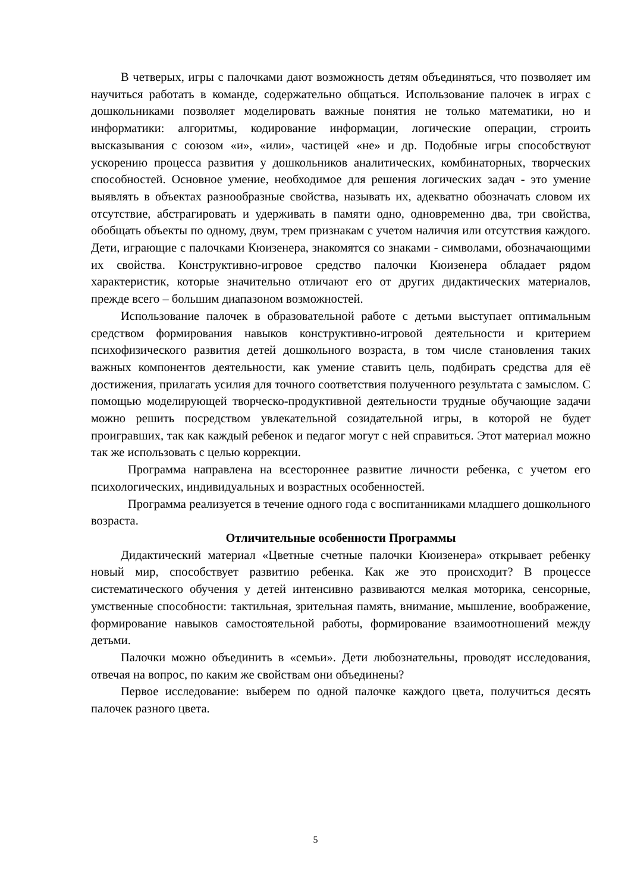В четверых, игры с палочками дают возможность детям объединяться, что позволяет им научиться работать в команде, содержательно общаться. Использование палочек в играх с дошкольниками позволяет моделировать важные понятия не только математики, но и информатики: алгоритмы, кодирование информации, логические операции, строить высказывания с союзом «и», «или», частицей «не» и др. Подобные игры способствуют ускорению процесса развития у дошкольников аналитических, комбинаторных, творческих способностей. Основное умение, необходимое для решения логических задач - это умение выявлять в объектах разнообразные свойства, называть их, адекватно обозначать словом их отсутствие, абстрагировать и удерживать в памяти одно, одновременно два, три свойства, обобщать объекты по одному, двум, трем признакам с учетом наличия или отсутствия каждого. Дети, играющие с палочками Кюизенера, знакомятся со знаками - символами, обозначающими их свойства. Конструктивно-игровое средство палочки Кюизенера обладает рядом характеристик, которые значительно отличают его от других дидактических материалов, прежде всего – большим диапазоном возможностей.
Использование палочек в образовательной работе с детьми выступает оптимальным средством формирования навыков конструктивно-игровой деятельности и критерием психофизического развития детей дошкольного возраста, в том числе становления таких важных компонентов деятельности, как умение ставить цель, подбирать средства для её достижения, прилагать усилия для точного соответствия полученного результата с замыслом. С помощью моделирующей творческо-продуктивной деятельности трудные обучающие задачи можно решить посредством увлекательной созидательной игры, в которой не будет проигравших, так как каждый ребенок и педагог могут с ней справиться. Этот материал можно так же использовать с целью коррекции.
Программа направлена на всестороннее развитие личности ребенка, с учетом его психологических, индивидуальных и возрастных особенностей.
Программа реализуется в течение одного года с воспитанниками младшего дошкольного возраста.
Отличительные особенности Программы
Дидактический материал «Цветные счетные палочки Кюизенера» открывает ребенку новый мир, способствует развитию ребенка. Как же это происходит? В процессе систематического обучения у детей интенсивно развиваются мелкая моторика, сенсорные, умственные способности: тактильная, зрительная память, внимание, мышление, воображение, формирование навыков самостоятельной работы, формирование взаимоотношений между детьми.
Палочки можно объединить в «семьи». Дети любознательны, проводят исследования, отвечая на вопрос, по каким же свойствам они объединены?
Первое исследование: выберем по одной палочке каждого цвета, получиться десять палочек разного цвета.
5